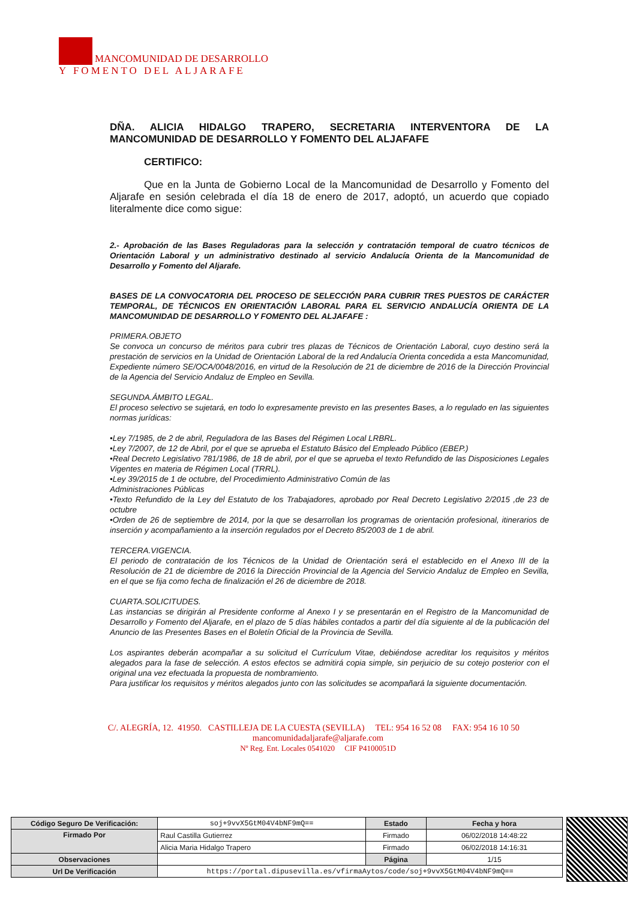MANCOMUNIDAD DE DESARROLLO
Y FOMENTO DEL ALJARAFE
DÑA. ALICIA HIDALGO TRAPERO, SECRETARIA INTERVENTORA DE LA MANCOMUNIDAD DE DESARROLLO Y FOMENTO DEL ALJAFAFE
CERTIFICO:
Que en la Junta de Gobierno Local de la Mancomunidad de Desarrollo y Fomento del Aljarafe en sesión celebrada el día 18 de enero de 2017, adoptó, un acuerdo que copiado literalmente dice como sigue:
2.- Aprobación de las Bases Reguladoras para la selección y contratación temporal de cuatro técnicos de Orientación Laboral y un administrativo destinado al servicio Andalucía Orienta de la Mancomunidad de Desarrollo y Fomento del Aljarafe.
BASES DE LA CONVOCATORIA DEL PROCESO DE SELECCIÓN PARA CUBRIR TRES PUESTOS DE CARÁCTER TEMPORAL, DE TÉCNICOS EN ORIENTACIÓN LABORAL PARA EL SERVICIO ANDALUCÍA ORIENTA DE LA MANCOMUNIDAD DE DESARROLLO Y FOMENTO DEL ALJAFAFE :
PRIMERA.OBJETO
Se convoca un concurso de méritos para cubrir tres plazas de Técnicos de Orientación Laboral, cuyo destino será la prestación de servicios en la Unidad de Orientación Laboral de la red Andalucía Orienta concedida a esta Mancomunidad, Expediente número SE/OCA/0048/2016, en virtud de la Resolución de 21 de diciembre de 2016 de la Dirección Provincial de la Agencia del Servicio Andaluz de Empleo en Sevilla.
SEGUNDA.ÁMBITO LEGAL.
El proceso selectivo se sujetará, en todo lo expresamente previsto en las presentes Bases, a lo regulado en las siguientes normas jurídicas:
•Ley 7/1985, de 2 de abril, Reguladora de las Bases del Régimen Local LRBRL.
•Ley 7/2007, de 12 de Abril, por el que se aprueba el Estatuto Básico del Empleado Público (EBEP.)
•Real Decreto Legislativo 781/1986, de 18 de abril, por el que se aprueba el texto Refundido de las Disposiciones Legales Vigentes en materia de Régimen Local (TRRL).
•Ley 39/2015 de 1 de octubre, del Procedimiento Administrativo Común de las
Administraciones Públicas
•Texto Refundido de la Ley del Estatuto de los Trabajadores, aprobado por Real Decreto Legislativo 2/2015 ,de 23 de octubre
•Orden de 26 de septiembre de 2014, por la que se desarrollan los programas de orientación profesional, itinerarios de inserción y acompañamiento a la inserción regulados por el Decreto 85/2003 de 1 de abril.
TERCERA.VIGENCIA.
El periodo de contratación de los Técnicos de la Unidad de Orientación será el establecido en el Anexo III de la Resolución de 21 de diciembre de 2016 la Dirección Provincial de la Agencia del Servicio Andaluz de Empleo en Sevilla, en el que se fija como fecha de finalización el 26 de diciembre de 2018.
CUARTA.SOLICITUDES.
Las instancias se dirigirán al Presidente conforme al Anexo I y se presentarán en el Registro de la Mancomunidad de Desarrollo y Fomento del Aljarafe, en el plazo de 5 días hábiles contados a partir del día siguiente al de la publicación del Anuncio de las Presentes Bases en el Boletín Oficial de la Provincia de Sevilla.
Los aspirantes deberán acompañar a su solicitud el Currículum Vitae, debiéndose acreditar los requisitos y méritos alegados para la fase de selección. A estos efectos se admitirá copia simple, sin perjuicio de su cotejo posterior con el original una vez efectuada la propuesta de nombramiento.
Para justificar los requisitos y méritos alegados junto con las solicitudes se acompañará la siguiente documentación.
C/. ALEGRÍA, 12. 41950. CASTILLEJA DE LA CUESTA (SEVILLA) TEL: 954 16 52 08 FAX: 954 16 10 50 mancomunidadaljarafe@aljarafe.com
Nº Reg. Ent. Locales 0541020 CIF P4100051D
| Código Seguro De Verificación: | soj+9vvX5GtM04V4bNF9mQ== | Estado | Fecha y hora |
| Firmado Por | Raul Castilla Gutierrez | Firmado | 06/02/2018 14:48:22 |
| | Alicia Maria Hidalgo Trapero | Firmado | 06/02/2018 14:16:31 |
| Observaciones | | Página | 1/15 |
| Url De Verificación | https://portal.dipusevilla.es/vfirmaAytos/code/soj+9vvX5GtM04V4bNF9mQ== | | |